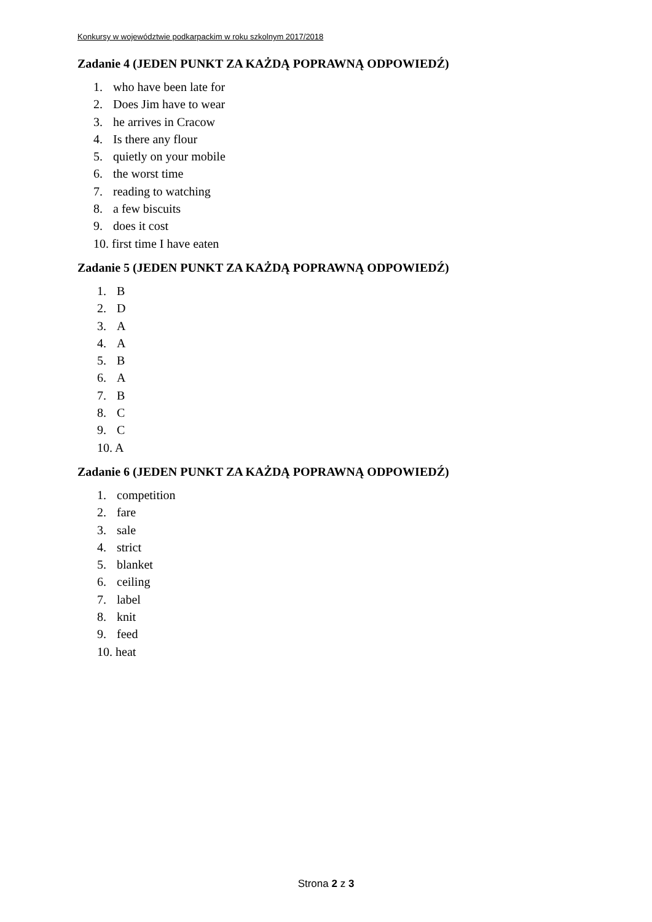Konkursy w województwie podkarpackim w roku szkolnym 2017/2018
Zadanie 4 (JEDEN PUNKT ZA KAŻDĄ POPRAWNĄ ODPOWIEDŹ)
1. who have been late for
2. Does Jim have to wear
3. he arrives in Cracow
4. Is there any flour
5. quietly on your mobile
6. the worst time
7. reading to watching
8. a few biscuits
9. does it cost
10. first time I have eaten
Zadanie 5 (JEDEN PUNKT ZA KAŻDĄ POPRAWNĄ ODPOWIEDŹ)
1. B
2. D
3. A
4. A
5. B
6. A
7. B
8. C
9. C
10. A
Zadanie 6 (JEDEN PUNKT ZA KAŻDĄ POPRAWNĄ ODPOWIEDŹ)
1. competition
2. fare
3. sale
4. strict
5. blanket
6. ceiling
7. label
8. knit
9. feed
10. heat
Strona 2 z 3